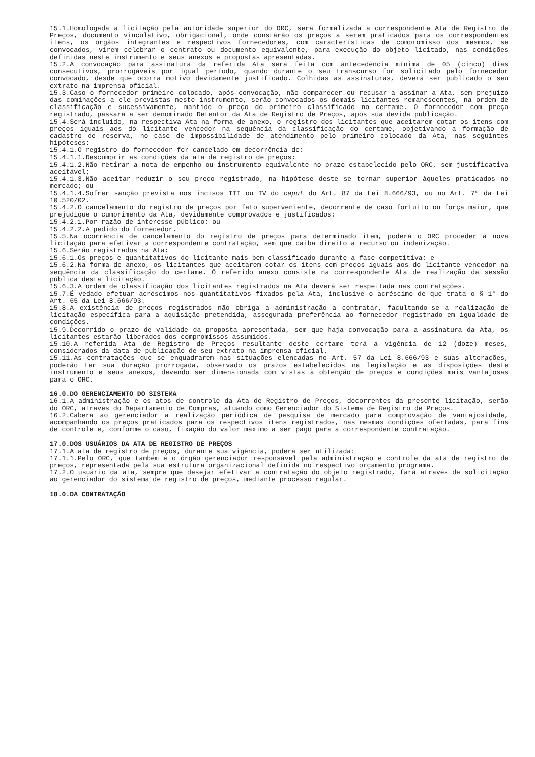15.1.Homologada a licitação pela autoridade superior do ORC, será formalizada a correspondente Ata de Registro de Preços, documento vinculativo, obrigacional, onde constarão os preços a serem praticados para os correspondentes itens, os órgãos integrantes e respectivos fornecedores, com características de compromisso dos mesmos, se convocados, virem celebrar o contrato ou documento equivalente, para execução do objeto licitado, nas condições definidas neste instrumento e seus anexos e propostas apresentadas.
15.2.A convocação para assinatura da referida Ata será feita com antecedência mínima de 05 (cinco) dias consecutivos, prorrogáveis por igual período, quando durante o seu transcurso for solicitado pelo fornecedor convocado, desde que ocorra motivo devidamente justificado. Colhidas as assinaturas, deverá ser publicado o seu extrato na imprensa oficial.
15.3.Caso o fornecedor primeiro colocado, após convocação, não comparecer ou recusar a assinar a Ata, sem prejuízo das cominações a ele previstas neste instrumento, serão convocados os demais licitantes remanescentes, na ordem de classificação e sucessivamente, mantido o preço do primeiro classificado no certame. O fornecedor com preço registrado, passará a ser denominado Detentor da Ata de Registro de Preços, após sua devida publicação.
15.4.Será incluído, na respectiva Ata na forma de anexo, o registro dos licitantes que aceitarem cotar os itens com preços iguais aos do licitante vencedor na sequência da classificação do certame, objetivando a formação de cadastro de reserva, no caso de impossibilidade de atendimento pelo primeiro colocado da Ata, nas seguintes hipóteses:
15.4.1.O registro do fornecedor for cancelado em decorrência de:
15.4.1.1.Descumprir as condições da ata de registro de preços;
15.4.1.2.Não retirar a nota de empenho ou instrumento equivalente no prazo estabelecido pelo ORC, sem justificativa aceitável;
15.4.1.3.Não aceitar reduzir o seu preço registrado, na hipótese deste se tornar superior àqueles praticados no mercado; ou
15.4.1.4.Sofrer sanção prevista nos incisos III ou IV do caput do Art. 87 da Lei 8.666/93, ou no Art. 7º da Lei 10.520/02.
15.4.2.O cancelamento do registro de preços por fato superveniente, decorrente de caso fortuito ou força maior, que prejudique o cumprimento da Ata, devidamente comprovados e justificados:
15.4.2.1.Por razão de interesse público; ou
15.4.2.2.A pedido do fornecedor.
15.5.Na ocorrência de cancelamento do registro de preços para determinado item, poderá o ORC proceder à nova licitação para efetivar a correspondente contratação, sem que caiba direito a recurso ou indenização.
15.6.Serão registrados na Ata:
15.6.1.Os preços e quantitativos do licitante mais bem classificado durante a fase competitiva; e
15.6.2.Na forma de anexo, os licitantes que aceitarem cotar os itens com preços iguais aos do licitante vencedor na sequência da classificação do certame. O referido anexo consiste na correspondente Ata de realização da sessão pública desta licitação.
15.6.3.A ordem de classificação dos licitantes registrados na Ata deverá ser respeitada nas contratações.
15.7.É vedado efetuar acréscimos nos quantitativos fixados pela Ata, inclusive o acréscimo de que trata o § 1° do Art. 65 da Lei 8.666/93.
15.8.A existência de preços registrados não obriga a administração a contratar, facultando-se a realização de licitação específica para a aquisição pretendida, assegurada preferência ao fornecedor registrado em igualdade de condições.
15.9.Decorrido o prazo de validade da proposta apresentada, sem que haja convocação para a assinatura da Ata, os licitantes estarão liberados dos compromissos assumidos.
15.10.A referida Ata de Registro de Preços resultante deste certame terá a vigência de 12 (doze) meses, considerados da data de publicação de seu extrato na imprensa oficial.
15.11.As contratações que se enquadrarem nas situações elencadas no Art. 57 da Lei 8.666/93 e suas alterações, poderão ter sua duração prorrogada, observado os prazos estabelecidos na legislação e as disposições deste instrumento e seus anexos, devendo ser dimensionada com vistas à obtenção de preços e condições mais vantajosas para o ORC.
16.0.DO GERENCIAMENTO DO SISTEMA
16.1.A administração e os atos de controle da Ata de Registro de Preços, decorrentes da presente licitação, serão do ORC, através do Departamento de Compras, atuando como Gerenciador do Sistema de Registro de Preços.
16.2.Caberá ao gerenciador a realização periódica de pesquisa de mercado para comprovação de vantajosidade, acompanhando os preços praticados para os respectivos itens registrados, nas mesmas condições ofertadas, para fins de controle e, conforme o caso, fixação do valor máximo a ser pago para a correspondente contratação.
17.0.DOS USUÁRIOS DA ATA DE REGISTRO DE PREÇOS
17.1.A ata de registro de preços, durante sua vigência, poderá ser utilizada:
17.1.1.Pelo ORC, que também é o órgão gerenciador responsável pela administração e controle da ata de registro de preços, representada pela sua estrutura organizacional definida no respectivo orçamento programa.
17.2.O usuário da ata, sempre que desejar efetivar a contratação do objeto registrado, fará através de solicitação ao gerenciador do sistema de registro de preços, mediante processo regular.
18.0.DA CONTRATAÇÃO